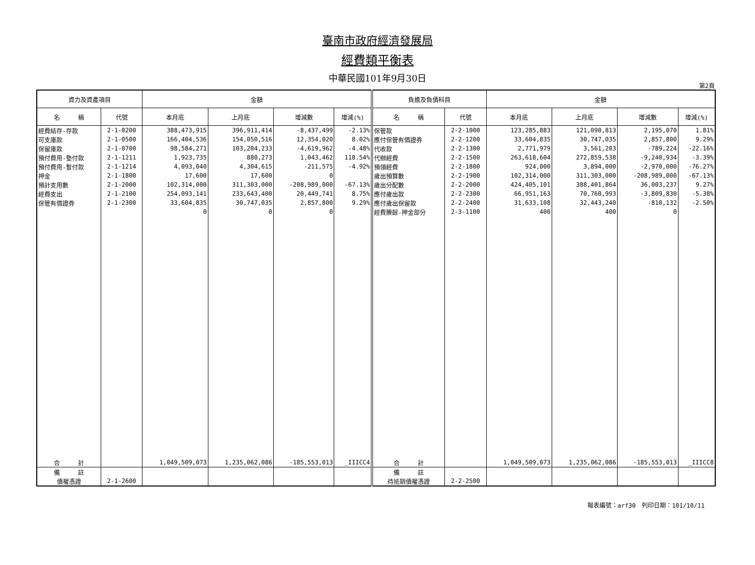臺南市政府經濟發展局
經費類平衡表
中華民國101年9月30日
第2頁
| 資力及資產項目 | | 金額 | | | | 負擔及負債科目 | | 金額 | | | |
| --- | --- | --- | --- | --- | --- | --- | --- | --- | --- | --- | --- |
| 名 稱 | 代號 | 本月底 | 上月底 | 增減數 | 增減(%) | 名 稱 | 代號 | 本月底 | 上月底 | 增減數 | 增減(%) |
| 經費結存-存款 | 2-1-0200 | 388,473,915 | 396,911,414 | -8,437,499 | -2.13% | 保管款 | 2-2-1000 | 123,285,883 | 121,090,813 | 2,195,070 | 1.81% |
| 可支庫款 | 2-1-0500 | 166,404,536 | 154,050,516 | 12,354,020 | 8.02% | 應付保管有價證券 | 2-2-1200 | 33,604,835 | 30,747,035 | 2,857,800 | 9.29% |
| 保留庫款 | 2-1-0700 | 98,584,271 | 103,204,233 | -4,619,962 | -4.48% | 代收款 | 2-2-1300 | 2,771,979 | 3,561,203 | -789,224 | -22.16% |
| 預付費用-墊付款 | 2-1-1211 | 1,923,735 | 880,273 | 1,043,462 | 118.54% | 代辦經費 | 2-2-1500 | 263,618,604 | 272,859,538 | -9,240,934 | -3.39% |
| 預付費用-暫付款 | 2-1-1214 | 4,093,040 | 4,304,615 | -211,575 | -4.92% | 預領經費 | 2-2-1800 | 924,000 | 3,894,000 | -2,970,000 | -76.27% |
| 押金 | 2-1-1800 | 17,600 | 17,600 | 0 | | 歲出預算數 | 2-2-1900 | 102,314,000 | 311,303,000 | -208,989,000 | -67.13% |
| 預計支用數 | 2-1-2000 | 102,314,000 | 311,303,000 | -208,989,000 | -67.13% | 歲出分配數 | 2-2-2000 | 424,405,101 | 388,401,864 | 36,003,237 | 9.27% |
| 經費支出 | 2-1-2100 | 254,093,141 | 233,643,400 | 20,449,741 | 8.75% | 應付歲出款 | 2-2-2300 | 66,951,163 | 70,760,993 | -3,809,830 | -5.38% |
| 保管有價證券 | 2-1-2300 | 33,604,835 | 30,747,035 | 2,857,800 | 9.29% | 應付歲出保留款 | 2-2-2400 | 31,633,108 | 32,443,240 | -810,132 | -2.50% |
| | | 0 | 0 | 0 | | 經費賸餘-押金部分 | 2-3-1100 | 400 | 400 | 0 | |
| 合 計 | | 1,049,509,073 | 1,235,062,086 | -185,553,013 | _IIICC4 | 合 計 | | 1,049,509,073 | 1,235,062,086 | -185,553,013 | _IIICC8 |
| 備 註 | | | | | | 備 註 | | | | | |
| 債權憑證 | 2-1-2600 | | | | | 待抵銷債權憑證 | 2-2-2500 | | | | |
報表編號：arf30　列印日期：101/10/11